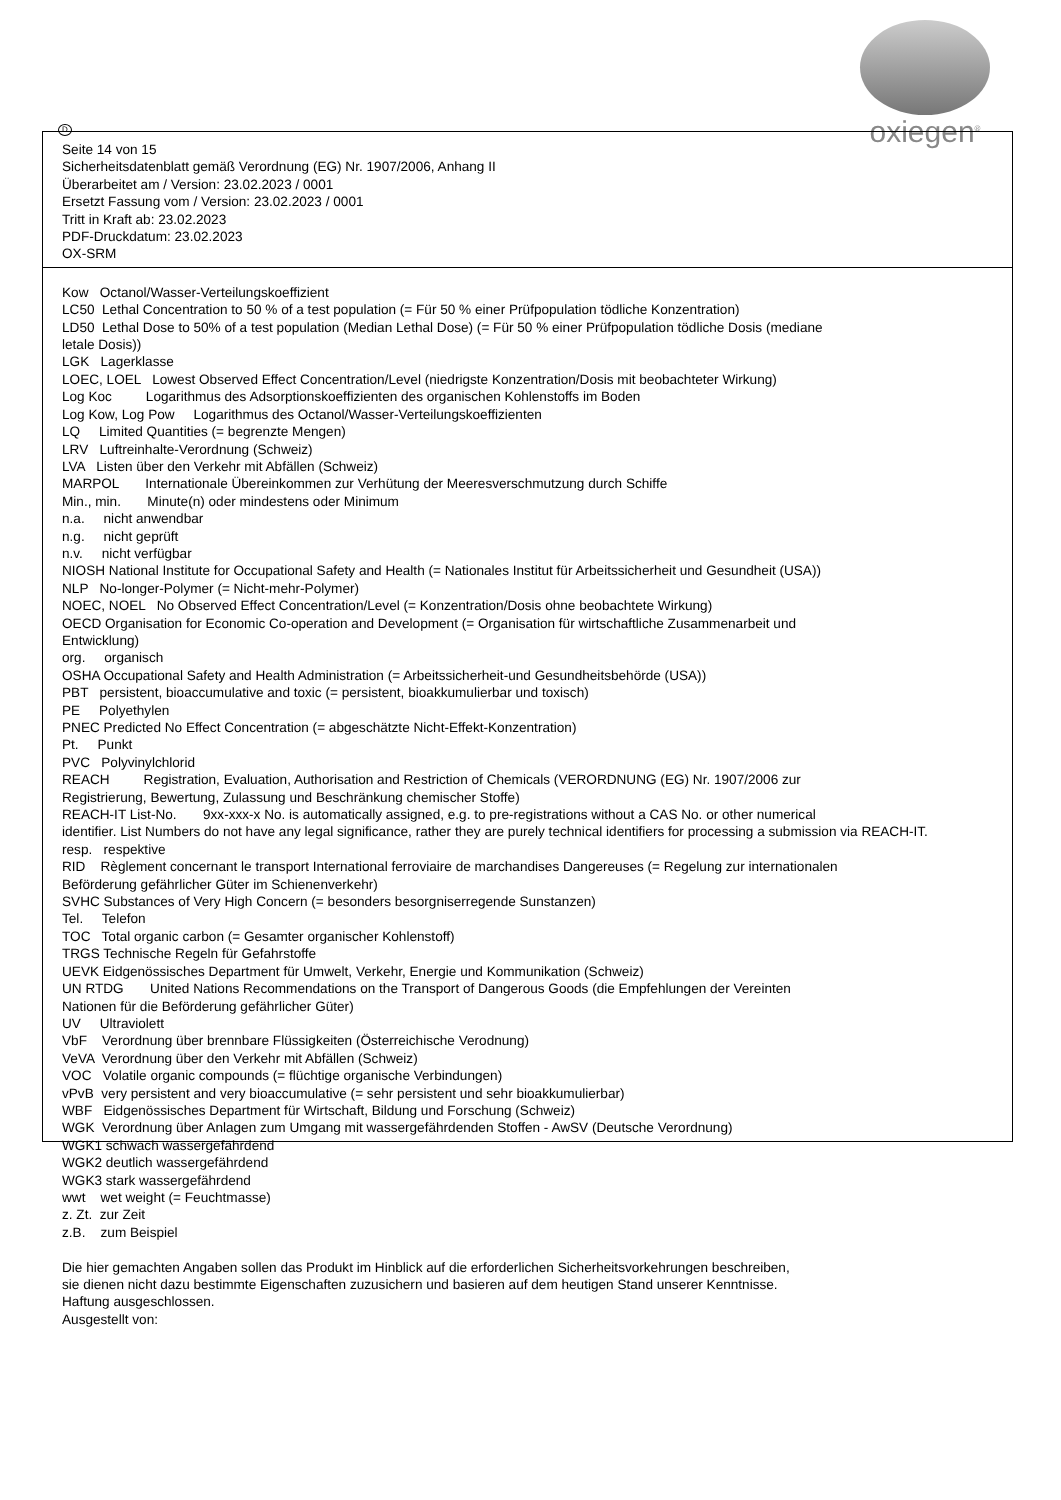oxiegen<sup>®</sup>
D
Seite 14 von 15
Sicherheitsdatenblatt gemäß Verordnung (EG) Nr. 1907/2006, Anhang II
Überarbeitet am / Version: 23.02.2023 / 0001
Ersetzt Fassung vom / Version: 23.02.2023 / 0001
Tritt in Kraft ab: 23.02.2023
PDF-Druckdatum: 23.02.2023
OX-SRM
Kow Octanol/Wasser-Verteilungskoeffizient
LC50 Lethal Concentration to 50 % of a test population (= Für 50 % einer Prüfpopulation tödliche Konzentration)
LD50 Lethal Dose to 50% of a test population (Median Lethal Dose) (= Für 50 % einer Prüfpopulation tödliche Dosis (mediane
letale Dosis))
LGK Lagerklasse
LOEC, LOEL Lowest Observed Effect Concentration/Level (niedrigste Konzentration/Dosis mit beobachteter Wirkung)
Log Koc Logarithmus des Adsorptionskoeffizienten des organischen Kohlenstoffs im Boden
Log Kow, Log Pow Logarithmus des Octanol/Wasser-Verteilungskoeffizienten
LQ Limited Quantities (= begrenzte Mengen)
LRV Luftreinhalte-Verordnung (Schweiz)
LVA Listen über den Verkehr mit Abfällen (Schweiz)
MARPOL Internationale Übereinkommen zur Verhütung der Meeresverschmutzung durch Schiffe
Min., min. Minute(n) oder mindestens oder Minimum
n.a. nicht anwendbar
n.g. nicht geprüft
n.v. nicht verfügbar
NIOSH National Institute for Occupational Safety and Health (= Nationales Institut für Arbeitssicherheit und Gesundheit (USA))
NLP No-longer-Polymer (= Nicht-mehr-Polymer)
NOEC, NOEL No Observed Effect Concentration/Level (= Konzentration/Dosis ohne beobachtete Wirkung)
OECD Organisation for Economic Co-operation and Development (= Organisation für wirtschaftliche Zusammenarbeit und
Entwicklung)
org. organisch
OSHA Occupational Safety and Health Administration (= Arbeitssicherheit-und Gesundheitsbehörde (USA))
PBT persistent, bioaccumulative and toxic (= persistent, bioakkumulierbar und toxisch)
PE Polyethylen
PNEC Predicted No Effect Concentration (= abgeschätzte Nicht-Effekt-Konzentration)
Pt. Punkt
PVC Polyvinylchlorid
REACH Registration, Evaluation, Authorisation and Restriction of Chemicals (VERORDNUNG (EG) Nr. 1907/2006 zur
Registrierung, Bewertung, Zulassung und Beschränkung chemischer Stoffe)
REACH-IT List-No. 9xx-xxx-x No. is automatically assigned, e.g. to pre-registrations without a CAS No. or other numerical
identifier. List Numbers do not have any legal significance, rather they are purely technical identifiers for processing a submission via REACH-IT.
resp. respektive
RID Règlement concernant le transport International ferroviaire de marchandises Dangereuses (= Regelung zur internationalen
Beförderung gefährlicher Güter im Schienenverkehr)
SVHC Substances of Very High Concern (= besonders besorgniserregende Sunstanzen)
Tel. Telefon
TOC Total organic carbon (= Gesamter organischer Kohlenstoff)
TRGS Technische Regeln für Gefahrstoffe
UEVK Eidgenössisches Department für Umwelt, Verkehr, Energie und Kommunikation (Schweiz)
UN RTDG United Nations Recommendations on the Transport of Dangerous Goods (die Empfehlungen der Vereinten
Nationen für die Beförderung gefährlicher Güter)
UV Ultraviolett
VbF Verordnung über brennbare Flüssigkeiten (Österreichische Verodnung)
VeVA Verordnung über den Verkehr mit Abfällen (Schweiz)
VOC Volatile organic compounds (= flüchtige organische Verbindungen)
vPvB very persistent and very bioaccumulative (= sehr persistent und sehr bioakkumulierbar)
WBF Eidgenössisches Department für Wirtschaft, Bildung und Forschung (Schweiz)
WGK Verordnung über Anlagen zum Umgang mit wassergefährdenden Stoffen - AwSV (Deutsche Verordnung)
WGK1 schwach wassergefährdend
WGK2 deutlich wassergefährdend
WGK3 stark wassergefährdend
wwt wet weight (= Feuchtmasse)
z. Zt. zur Zeit
z.B. zum Beispiel
Die hier gemachten Angaben sollen das Produkt im Hinblick auf die erforderlichen Sicherheitsvorkehrungen beschreiben,
sie dienen nicht dazu bestimmte Eigenschaften zuzusichern und basieren auf dem heutigen Stand unserer Kenntnisse.
Haftung ausgeschlossen.
Ausgestellt von: